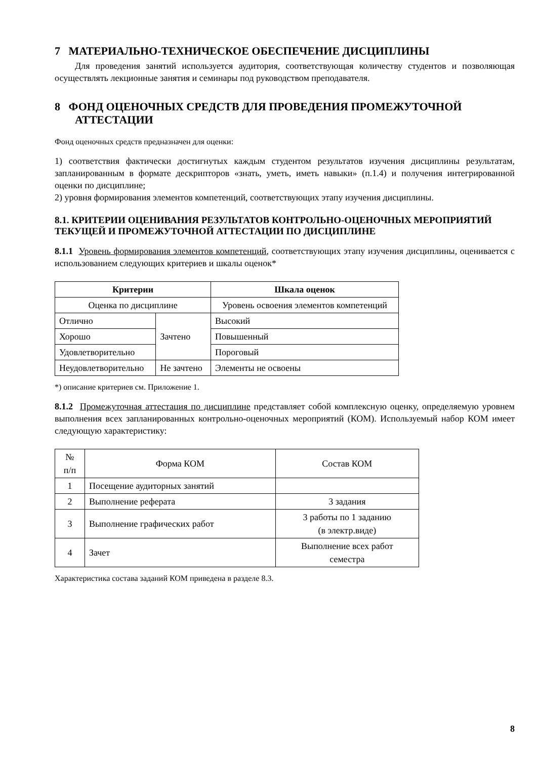7 МАТЕРИАЛЬНО-ТЕХНИЧЕСКОЕ ОБЕСПЕЧЕНИЕ ДИСЦИПЛИНЫ
Для проведения занятий используется аудитория, соответствующая количеству студентов и позволяющая осуществлять лекционные занятия и семинары под руководством преподавателя.
8 ФОНД ОЦЕНОЧНЫХ СРЕДСТВ ДЛЯ ПРОВЕДЕНИЯ ПРОМЕЖУТОЧНОЙ АТТЕСТАЦИИ
Фонд оценочных средств предназначен для оценки:
1) соответствия фактически достигнутых каждым студентом результатов изучения дисциплины результатам, запланированным в формате дескрипторов «знать, уметь, иметь навыки» (п.1.4) и получения интегрированной оценки по дисциплине;
2) уровня формирования элементов компетенций, соответствующих этапу изучения дисциплины.
8.1. КРИТЕРИИ ОЦЕНИВАНИЯ РЕЗУЛЬТАТОВ КОНТРОЛЬНО-ОЦЕНОЧНЫХ МЕРОПРИЯТИЙ ТЕКУЩЕЙ И ПРОМЕЖУТОЧНОЙ АТТЕСТАЦИИ ПО ДИСЦИПЛИНЕ
8.1.1 Уровень формирования элементов компетенций, соответствующих этапу изучения дисциплины, оценивается с использованием следующих критериев и шкалы оценок*
| Критерии | | Шкала оценок |
| --- | --- | --- |
| Оценка по дисциплине | | Уровень освоения элементов компетенций |
| Отлично | Зачтено | Высокий |
| Хорошо | | Повышенный |
| Удовлетворительно | | Пороговый |
| Неудовлетворительно | Не зачтено | Элементы не освоены |
*) описание критериев см. Приложение 1.
8.1.2 Промежуточная аттестация по дисциплине представляет собой комплексную оценку, определяемую уровнем выполнения всех запланированных контрольно-оценочных мероприятий (КОМ). Используемый набор КОМ имеет следующую характеристику:
| № п/п | Форма КОМ | Состав КОМ |
| 1 | Посещение аудиторных занятий | |
| 2 | Выполнение реферата | 3 задания |
| 3 | Выполнение графических работ | 3 работы по 1 заданию (в электр.виде) |
| 4 | Зачет | Выполнение всех работ семестра |
Характеристика состава заданий КОМ приведена в разделе 8.3.
8